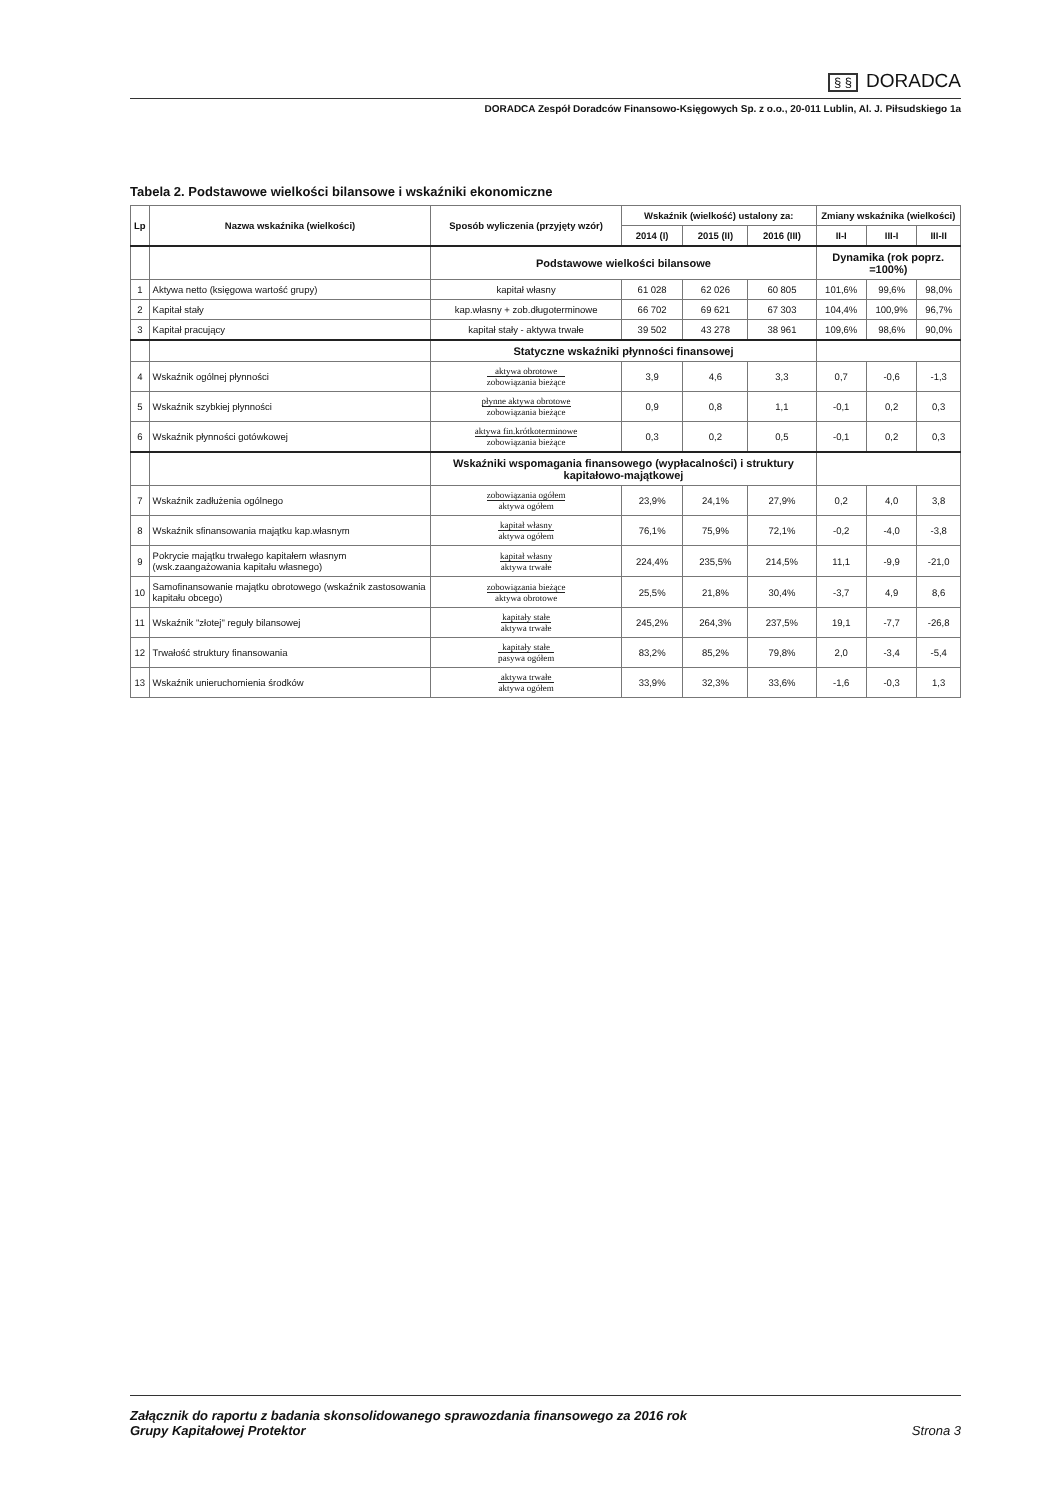§ § DORADCA
DORADCA Zespół Doradców Finansowo-Księgowych Sp. z o.o., 20-011 Lublin, Al. J. Piłsudskiego 1a
Tabela 2. Podstawowe wielkości bilansowe i wskaźniki ekonomiczne
| Lp | Nazwa wskaźnika (wielkości) | Sposób wyliczenia (przyjęty wzór) | Wskaźnik (wielkość) ustalony za: | | | Zmiany wskaźnika (wielkości) | | |
| --- | --- | --- | --- | --- | --- | --- | --- | --- |
| | | | 2014 (I) | 2015 (II) | 2016 (III) | II-I | III-I | III-II |
| | | Podstawowe wielkości bilansowe | | | | Dynamika (rok poprz. =100%) | | |
| 1 | Aktywa netto (księgowa wartość grupy) | kapitał własny | 61 028 | 62 026 | 60 805 | 101,6% | 99,6% | 98,0% |
| 2 | Kapitał stały | kap.własny + zob.długoterminowe | 66 702 | 69 621 | 67 303 | 104,4% | 100,9% | 96,7% |
| 3 | Kapitał pracujący | kapitał stały - aktywa trwałe | 39 502 | 43 278 | 38 961 | 109,6% | 98,6% | 90,0% |
| | | Statyczne wskaźniki płynności finansowej | | | | | | |
| 4 | Wskaźnik ogólnej płynności | aktywa obrotowe zobowiązania bieżące | 3,9 | 4,6 | 3,3 | 0,7 | -0,6 | -1,3 |
| 5 | Wskaźnik szybkiej płynności | płynne aktywa obrotowe zobowiązania bieżące | 0,9 | 0,8 | 1,1 | -0,1 | 0,2 | 0,3 |
| 6 | Wskaźnik płynności gotówkowej | aktywa fin.krótkoterminowe zobowiązania bieżące | 0,3 | 0,2 | 0,5 | -0,1 | 0,2 | 0,3 |
| | | Wskaźniki wspomagania finansowego (wypłacalności) i struktury kapitałowo-majątkowej | | | | | | |
| 7 | Wskaźnik zadłużenia ogólnego | zobowiązania ogółem aktywa ogółem | 23,9% | 24,1% | 27,9% | 0,2 | 4,0 | 3,8 |
| 8 | Wskaźnik sfinansowania majątku kap.własnym | kapitał własny aktywa ogółem | 76,1% | 75,9% | 72,1% | -0,2 | -4,0 | -3,8 |
| 9 | Pokrycie majątku trwałego kapitałem własnym (wsk.zaangażowania kapitału własnego) | kapitał własny aktywa trwałe | 224,4% | 235,5% | 214,5% | 11,1 | -9,9 | -21,0 |
| 10 | Samofinansowanie majątku obrotowego (wskaźnik zastosowania kapitału obcego) | zobowiązania bieżące aktywa obrotowe | 25,5% | 21,8% | 30,4% | -3,7 | 4,9 | 8,6 |
| 11 | Wskaźnik "złotej" reguły bilansowej | kapitały stałe aktywa trwałe | 245,2% | 264,3% | 237,5% | 19,1 | -7,7 | -26,8 |
| 12 | Trwałość struktury finansowania | kapitały stałe pasywa ogółem | 83,2% | 85,2% | 79,8% | 2,0 | -3,4 | -5,4 |
| 13 | Wskaźnik unieruchomienia środków | aktywa trwałe aktywa ogółem | 33,9% | 32,3% | 33,6% | -1,6 | -0,3 | 1,3 |
Załącznik do raportu z badania skonsolidowanego sprawozdania finansowego za 2016 rok
Grupy Kapitałowej Protektor
Strona 3